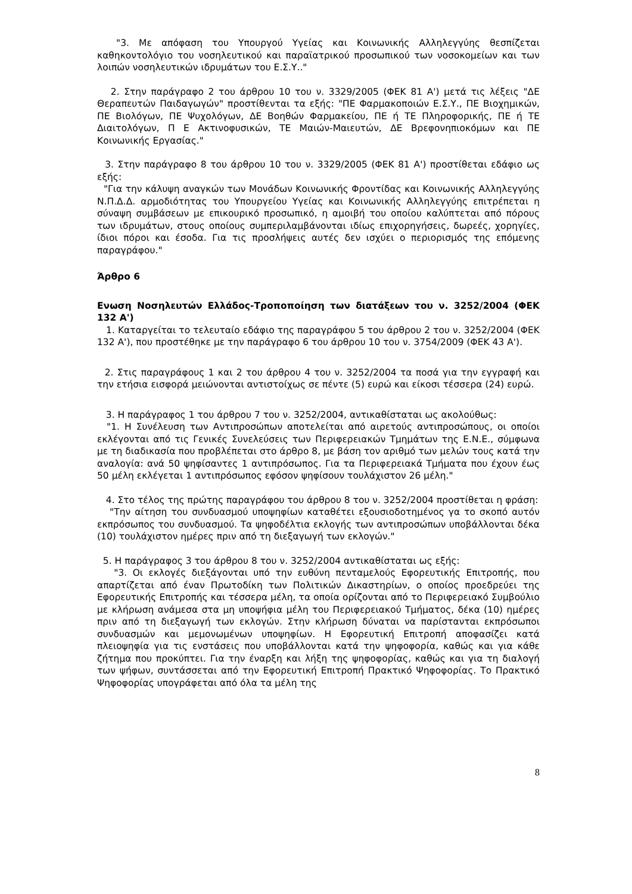"3. Με απόφαση του Υπουργού Υγείας και Κοινωνικής Αλληλεγγύης θεσπίζεται καθηκοντολόγιο του νοσηλευτικού και παραϊατρικού προσωπικού των νοσοκομείων και των λοιπών νοσηλευτικών ιδρυμάτων του Ε.Σ.Υ.."
2. Στην παράγραφο 2 του άρθρου 10 του ν. 3329/2005 (ΦΕΚ 81 Α') μετά τις λέξεις "ΔΕ Θεραπευτών Παιδαγωγών" προστίθενται τα εξής: "ΠΕ Φαρμακοποιών Ε.Σ.Υ., ΠΕ Βιοχημικών, ΠΕ Βιολόγων, ΠΕ Ψυχολόγων, ΔΕ Βοηθών Φαρμακείου, ΠΕ ή ΤΕ Πληροφορικής, ΠΕ ή ΤΕ Διαιτολόγων, Π Ε Ακτινοφυσικών, ΤΕ Μαιών-Μαιευτών, ΔΕ Βρεφονηπιοκόμων και ΠΕ Κοινωνικής Εργασίας."
3. Στην παράγραφο 8 του άρθρου 10 του ν. 3329/2005 (ΦΕΚ 81 Α') προστίθεται εδάφιο ως εξής:
"Για την κάλυψη αναγκών των Μονάδων Κοινωνικής Φροντίδας και Κοινωνικής Αλληλεγγύης Ν.Π.Δ.Δ. αρμοδιότητας του Υπουργείου Υγείας και Κοινωνικής Αλληλεγγύης επιτρέπεται η σύναψη συμβάσεων με επικουρικό προσωπικό, η αμοιβή του οποίου καλύπτεται από πόρους των ιδρυμάτων, στους οποίους συμπεριλαμβάνονται ιδίως επιχορηγήσεις, δωρεές, χορηγίες, ίδιοι πόροι και έσοδα. Για τις προσλήψεις αυτές δεν ισχύει ο περιορισμός της επόμενης παραγράφου."
Άρθρο 6
Ενωση Νοσηλευτών Ελλάδος-Τροποποίηση των διατάξεων του ν. 3252/2004 (ΦΕΚ 132 Α')
1. Καταργείται το τελευταίο εδάφιο της παραγράφου 5 του άρθρου 2 του ν. 3252/2004 (ΦΕΚ 132 Α'), που προστέθηκε με την παράγραφο 6 του άρθρου 10 του ν. 3754/2009 (ΦΕΚ 43 Α').
2. Στις παραγράφους 1 και 2 του άρθρου 4 του ν. 3252/2004 τα ποσά για την εγγραφή και την ετήσια εισφορά μειώνονται αντιστοίχως σε πέντε (5) ευρώ και είκοσι τέσσερα (24) ευρώ.
3. Η παράγραφος 1 του άρθρου 7 του ν. 3252/2004, αντικαθίσταται ως ακολούθως:
"1. Η Συνέλευση των Αντιπροσώπων αποτελείται από αιρετούς αντιπροσώπους, οι οποίοι εκλέγονται από τις Γενικές Συνελεύσεις των Περιφερειακών Τμημάτων της Ε.Ν.Ε., σύμφωνα με τη διαδικασία που προβλέπεται στο άρθρο 8, με βάση τον αριθμό των μελών τους κατά την αναλογία: ανά 50 ψηφίσαντες 1 αντιπρόσωπος. Για τα Περιφερειακά Τμήματα που έχουν έως 50 μέλη εκλέγεται 1 αντιπρόσωπος εφόσον ψηφίσουν τουλάχιστον 26 μέλη."
4. Στο τέλος της πρώτης παραγράφου του άρθρου 8 του ν. 3252/2004 προστίθεται η φράση:
"Την αίτηση του συνδυασμού υποψηφίων καταθέτει εξουσιοδοτημένος γα το σκοπό αυτόν εκπρόσωπος του συνδυασμού. Τα ψηφοδέλτια εκλογής των αντιπροσώπων υποβάλλονται δέκα (10) τουλάχιστον ημέρες πριν από τη διεξαγωγή των εκλογών."
5. Η παράγραφος 3 του άρθρου 8 του ν. 3252/2004 αντικαθίσταται ως εξής:
"3. Οι εκλογές διεξάγονται υπό την ευθύνη πενταμελούς Εφορευτικής Επιτροπής, που απαρτίζεται από έναν Πρωτοδίκη των Πολιτικών Δικαστηρίων, ο οποίος προεδρεύει της Εφορευτικής Επιτροπής και τέσσερα μέλη, τα οποία ορίζονται από το Περιφερειακό Συμβούλιο με κλήρωση ανάμεσα στα μη υποψήφια μέλη του Περιφερειακού Τμήματος, δέκα (10) ημέρες πριν από τη διεξαγωγή των εκλογών. Στην κλήρωση δύναται να παρίστανται εκπρόσωποι συνδυασμών και μεμονωμένων υποψηφίων. Η Εφορευτική Επιτροπή αποφασίζει κατά πλειοψηφία για τις ενστάσεις που υποβάλλονται κατά την ψηφοφορία, καθώς και για κάθε ζήτημα που προκύπτει. Για την έναρξη και λήξη της ψηφοφορίας, καθώς και για τη διαλογή των ψήφων, συντάσσεται από την Εφορευτική Επιτροπή Πρακτικό Ψηφοφορίας. Το Πρακτικό Ψηφοφορίας υπογράφεται από όλα τα μέλη της
8